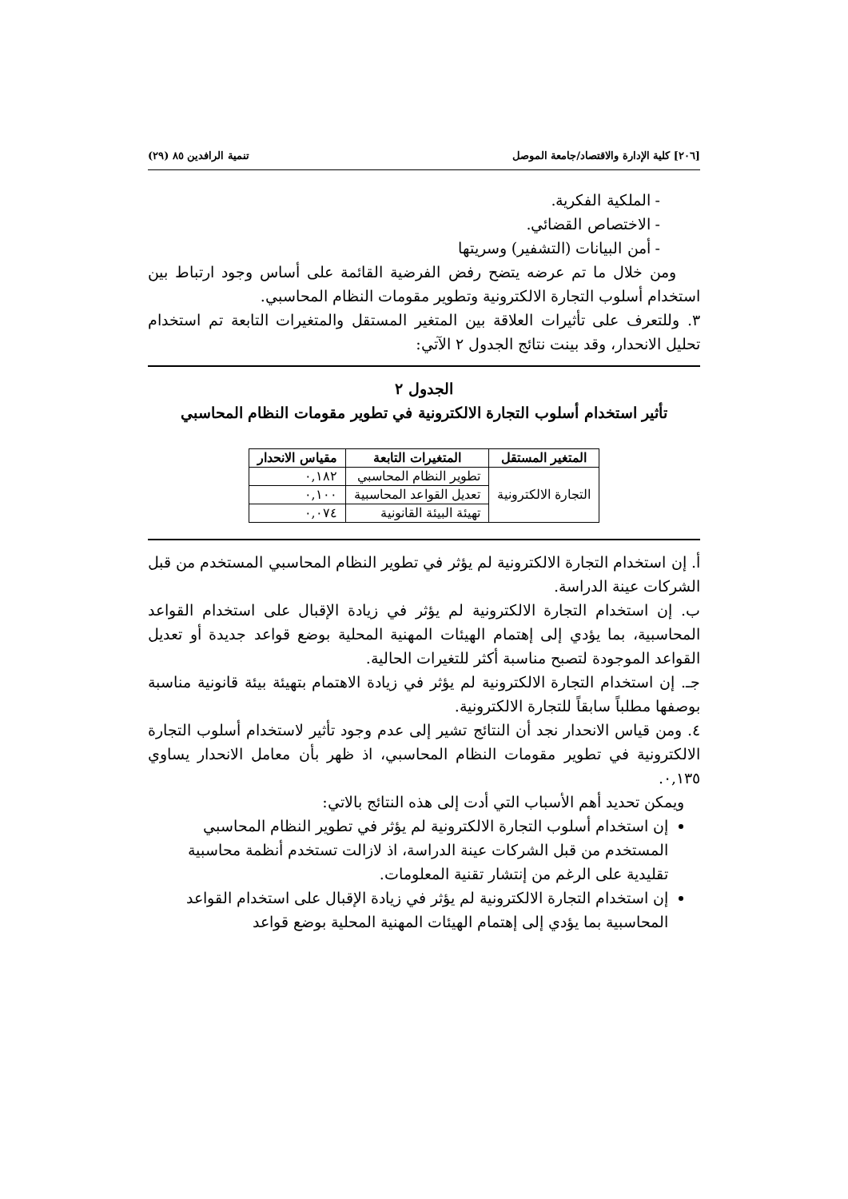[٢٠٦] كلية الإدارة والاقتصاد/جامعة الموصل تنمية الرافدين ٨٥ (٢٩)
- الملكية الفكرية.
- الاختصاص القضائي.
- أمن البيانات (التشفير) وسريتها
ومن خلال ما تم عرضه يتضح رفض الفرضية القائمة على أساس وجود ارتباط بين استخدام أسلوب التجارة الالكترونية وتطوير مقومات النظام المحاسبي.
٣. وللتعرف على تأثيرات العلاقة بين المتغير المستقل والمتغيرات التابعة تم استخدام تحليل الانحدار، وقد بينت نتائج الجدول ٢ الآتي:
الجدول ٢
تأثير استخدام أسلوب التجارة الالكترونية في تطوير مقومات النظام المحاسبي
| المتغير المستقل | المتغيرات التابعة | مقياس الانحدار |
| --- | --- | --- |
| التجارة الالكترونية | تطوير النظام المحاسبي | ٠,١٨٢ |
| | تعديل القواعد المحاسبية | ٠,١٠٠ |
| | تهيئة البيئة القانونية | ٠,٠٧٤ |
أ. إن استخدام التجارة الالكترونية لم يؤثر في تطوير النظام المحاسبي المستخدم من قبل الشركات عينة الدراسة.
ب. إن استخدام التجارة الالكترونية لم يؤثر في زيادة الإقبال على استخدام القواعد المحاسبية، بما يؤدي إلى إهتمام الهيئات المهنية المحلية بوضع قواعد جديدة أو تعديل القواعد الموجودة لتصبح مناسبة أكثر للتغيرات الحالية.
جـ. إن استخدام التجارة الالكترونية لم يؤثر في زيادة الاهتمام بتهيئة بيئة قانونية مناسبة بوصفها مطلباً سابقاً للتجارة الالكترونية.
٤. ومن قياس الانحدار نجد أن النتائج تشير إلى عدم وجود تأثير لاستخدام أسلوب التجارة الالكترونية في تطوير مقومات النظام المحاسبي، اذ ظهر بأن معامل الانحدار يساوي ٠,١٣٥.
ويمكن تحديد أهم الأسباب التي أدت إلى هذه النتائج بالاتي:
إن استخدام أسلوب التجارة الالكترونية لم يؤثر في تطوير النظام المحاسبي المستخدم من قبل الشركات عينة الدراسة، اذ لازالت تستخدم أنظمة محاسبية تقليدية على الرغم من إنتشار تقنية المعلومات.
إن استخدام التجارة الالكترونية لم يؤثر في زيادة الإقبال على استخدام القواعد المحاسبية بما يؤدي إلى إهتمام الهيئات المهنية المحلية بوضع قواعد